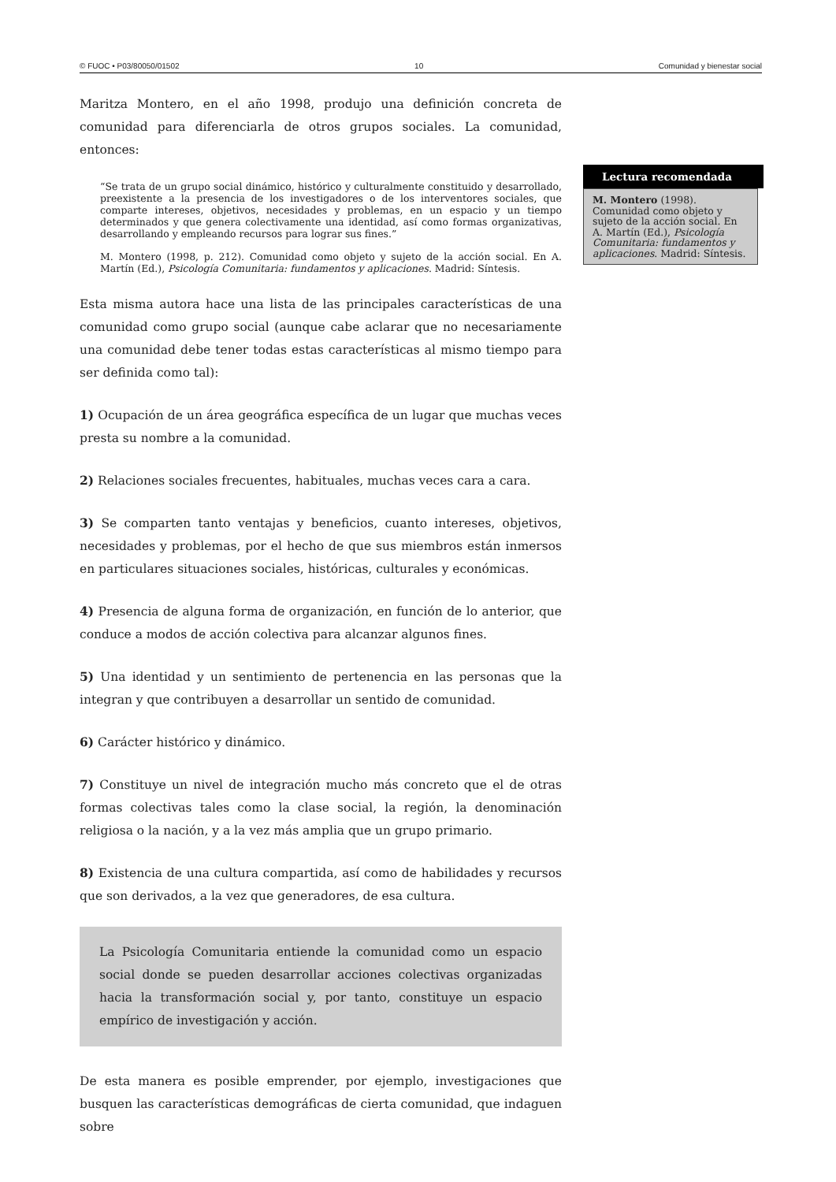© FUOC • P03/80050/01502 10 Comunidad y bienestar social
Maritza Montero, en el año 1998, produjo una definición concreta de comunidad para diferenciarla de otros grupos sociales. La comunidad, entonces:
“Se trata de un grupo social dinámico, histórico y culturalmente constituido y desarrollado, preexistente a la presencia de los investigadores o de los interventores sociales, que comparte intereses, objetivos, necesidades y problemas, en un espacio y un tiempo determinados y que genera colectivamente una identidad, así como formas organizativas, desarrollando y empleando recursos para lograr sus fines.”
M. Montero (1998, p. 212). Comunidad como objeto y sujeto de la acción social. En A. Martín (Ed.), Psicología Comunitaria: fundamentos y aplicaciones. Madrid: Síntesis.
Esta misma autora hace una lista de las principales características de una comunidad como grupo social (aunque cabe aclarar que no necesariamente una comunidad debe tener todas estas características al mismo tiempo para ser definida como tal):
1) Ocupación de un área geográfica específica de un lugar que muchas veces presta su nombre a la comunidad.
2) Relaciones sociales frecuentes, habituales, muchas veces cara a cara.
3) Se comparten tanto ventajas y beneficios, cuanto intereses, objetivos, necesidades y problemas, por el hecho de que sus miembros están inmersos en particulares situaciones sociales, históricas, culturales y económicas.
4) Presencia de alguna forma de organización, en función de lo anterior, que conduce a modos de acción colectiva para alcanzar algunos fines.
5) Una identidad y un sentimiento de pertenencia en las personas que la integran y que contribuyen a desarrollar un sentido de comunidad.
6) Carácter histórico y dinámico.
7) Constituye un nivel de integración mucho más concreto que el de otras formas colectivas tales como la clase social, la región, la denominación religiosa o la nación, y a la vez más amplia que un grupo primario.
8) Existencia de una cultura compartida, así como de habilidades y recursos que son derivados, a la vez que generadores, de esa cultura.
La Psicología Comunitaria entiende la comunidad como un espacio social donde se pueden desarrollar acciones colectivas organizadas hacia la transformación social y, por tanto, constituye un espacio empírico de investigación y acción.
De esta manera es posible emprender, por ejemplo, investigaciones que busquen las características demográficas de cierta comunidad, que indaguen sobre
Lectura recomendada
M. Montero (1998). Comunidad como objeto y sujeto de la acción social. En A. Martín (Ed.), Psicología Comunitaria: fundamentos y aplicaciones. Madrid: Síntesis.